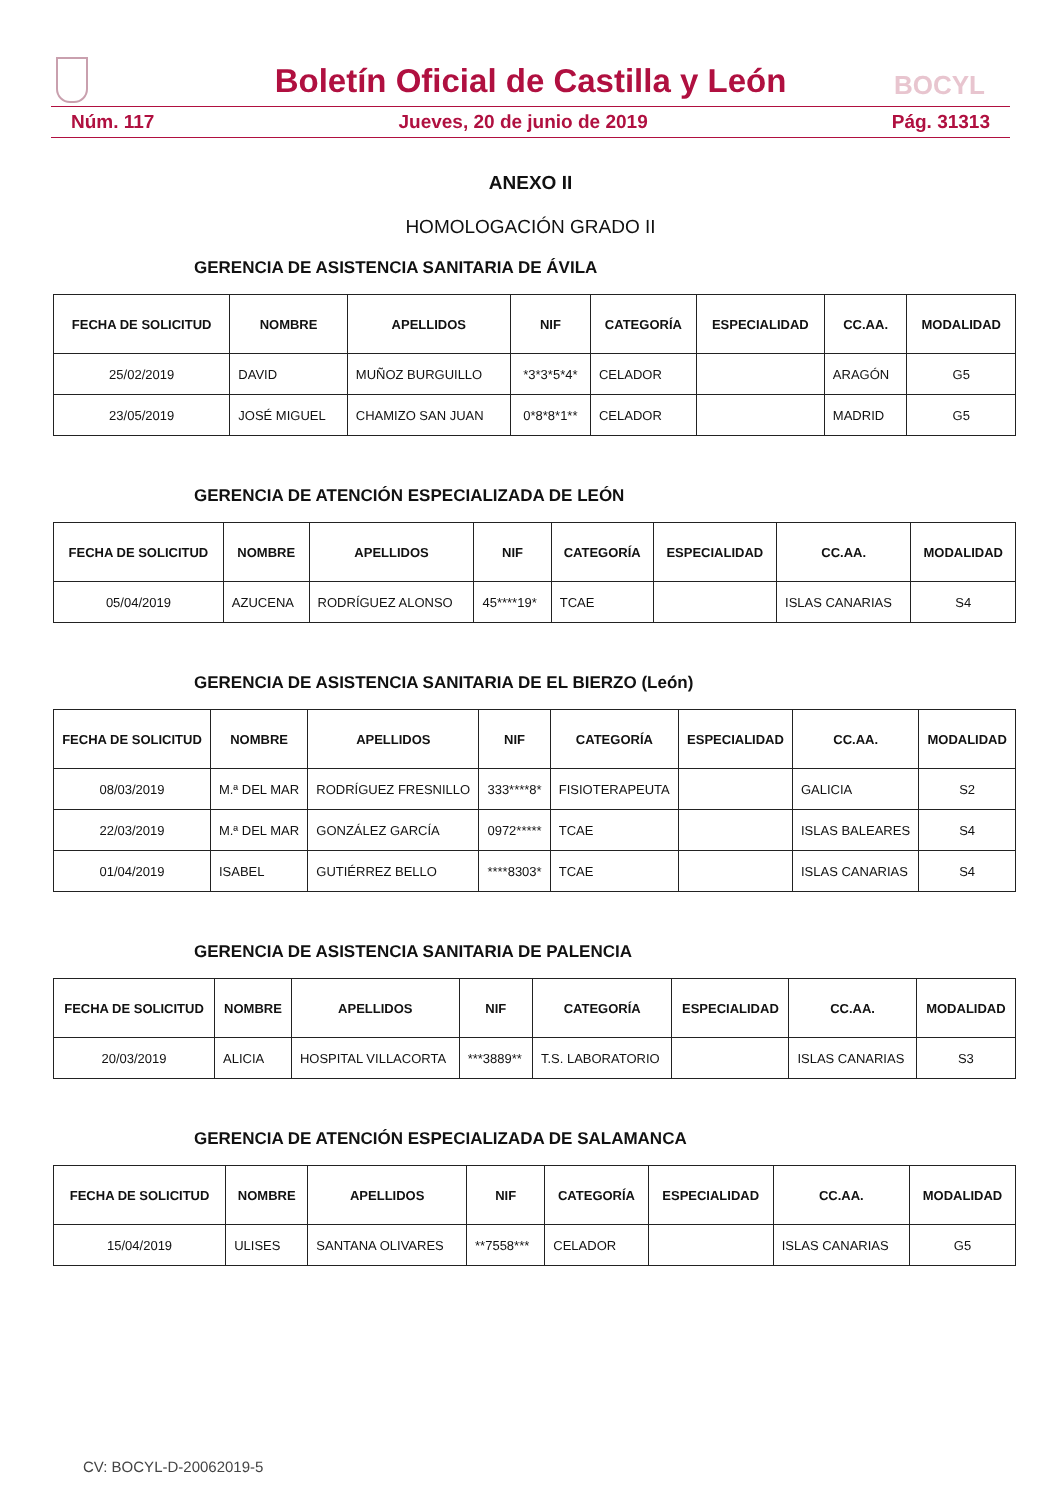Boletín Oficial de Castilla y León BOCYL
Núm. 117 Jueves, 20 de junio de 2019 Pág. 31313
ANEXO II
HOMOLOGACIÓN GRADO II
GERENCIA DE ASISTENCIA SANITARIA DE ÁVILA
| FECHA DE SOLICITUD | NOMBRE | APELLIDOS | NIF | CATEGORÍA | ESPECIALIDAD | CC.AA. | MODALIDAD |
| --- | --- | --- | --- | --- | --- | --- | --- |
| 25/02/2019 | DAVID | MUÑOZ BURGUILLO | *3*3*5*4* | CELADOR | | ARAGÓN | G5 |
| 23/05/2019 | JOSÉ MIGUEL | CHAMIZO SAN JUAN | 0*8*8*1** | CELADOR | | MADRID | G5 |
GERENCIA DE ATENCIÓN ESPECIALIZADA DE LEÓN
| FECHA DE SOLICITUD | NOMBRE | APELLIDOS | NIF | CATEGORÍA | ESPECIALIDAD | CC.AA. | MODALIDAD |
| --- | --- | --- | --- | --- | --- | --- | --- |
| 05/04/2019 | AZUCENA | RODRÍGUEZ ALONSO | 45****19* | TCAE | | ISLAS CANARIAS | S4 |
GERENCIA DE ASISTENCIA SANITARIA DE EL BIERZO (León)
| FECHA DE SOLICITUD | NOMBRE | APELLIDOS | NIF | CATEGORÍA | ESPECIALIDAD | CC.AA. | MODALIDAD |
| --- | --- | --- | --- | --- | --- | --- | --- |
| 08/03/2019 | M.ª DEL MAR | RODRÍGUEZ FRESNILLO | 333****8* | FISIOTERAPEUTA | | GALICIA | S2 |
| 22/03/2019 | M.ª DEL MAR | GONZÁLEZ GARCÍA | 0972***** | TCAE | | ISLAS BALEARES | S4 |
| 01/04/2019 | ISABEL | GUTIÉRREZ BELLO | ****8303* | TCAE | | ISLAS CANARIAS | S4 |
GERENCIA DE ASISTENCIA SANITARIA DE PALENCIA
| FECHA DE SOLICITUD | NOMBRE | APELLIDOS | NIF | CATEGORÍA | ESPECIALIDAD | CC.AA. | MODALIDAD |
| --- | --- | --- | --- | --- | --- | --- | --- |
| 20/03/2019 | ALICIA | HOSPITAL VILLACORTA | ***3889** | T.S. LABORATORIO | | ISLAS CANARIAS | S3 |
GERENCIA DE ATENCIÓN ESPECIALIZADA DE SALAMANCA
| FECHA DE SOLICITUD | NOMBRE | APELLIDOS | NIF | CATEGORÍA | ESPECIALIDAD | CC.AA. | MODALIDAD |
| --- | --- | --- | --- | --- | --- | --- | --- |
| 15/04/2019 | ULISES | SANTANA OLIVARES | **7558*** | CELADOR | | ISLAS CANARIAS | G5 |
CV: BOCYL-D-20062019-5